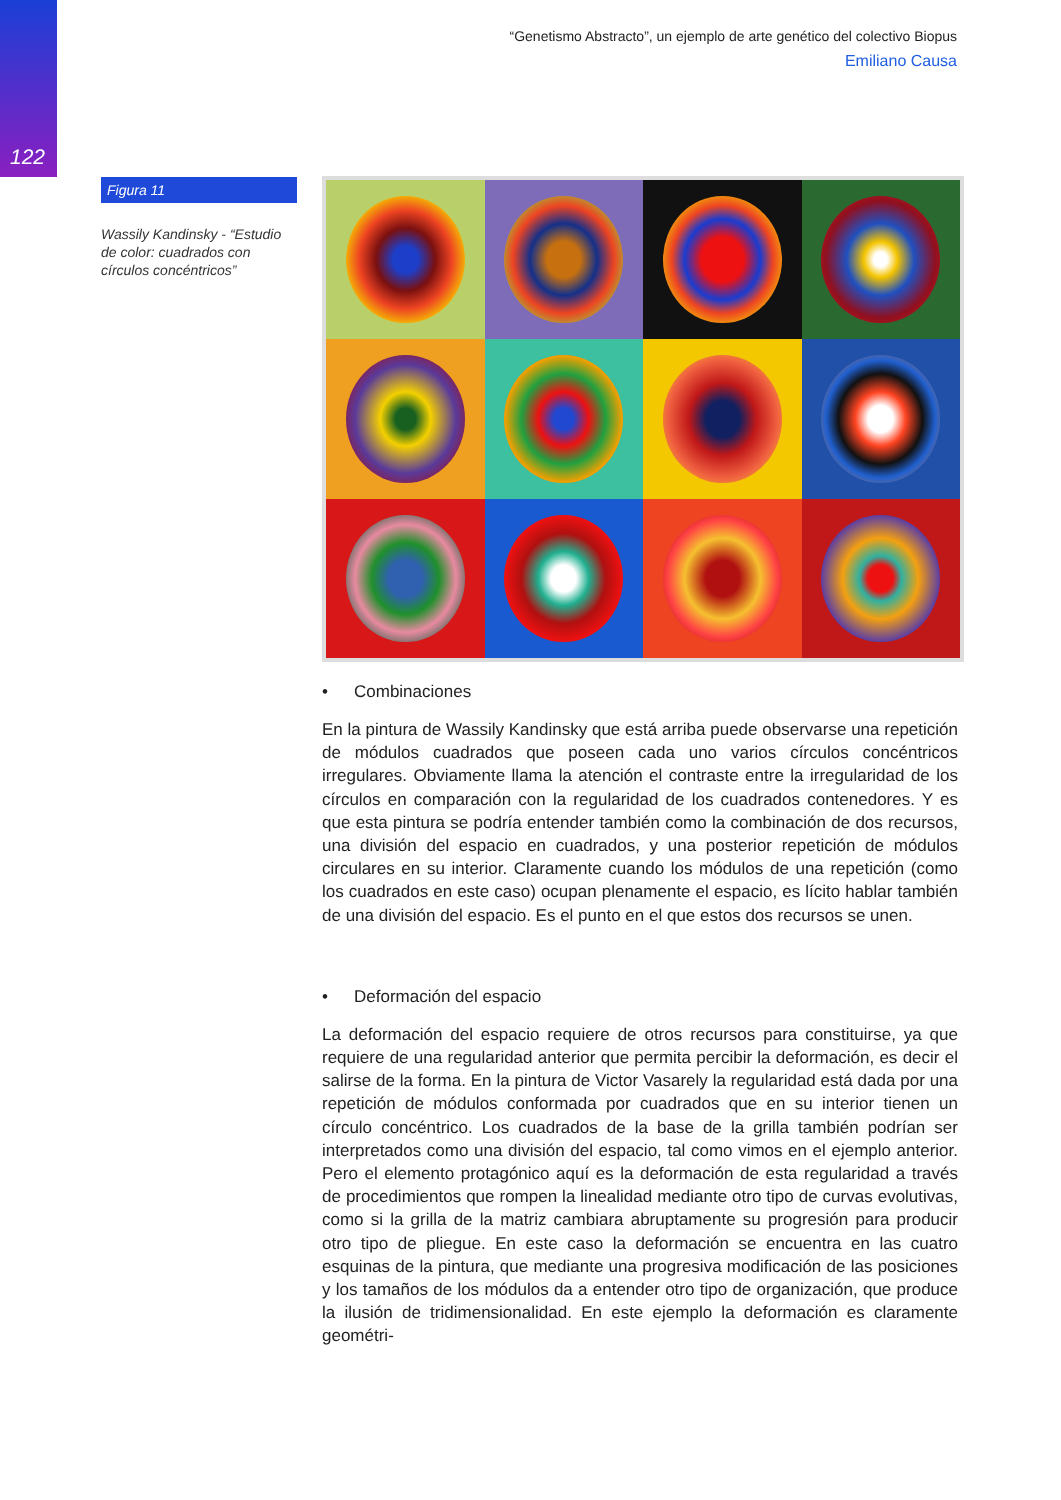122
“Genetismo Abstracto”, un ejemplo de arte genético del colectivo Biopus
Emiliano Causa
Figura 11
Wassily Kandinsky - “Estudio de color: cuadrados con círculos concéntricos”
• Combinaciones
En la pintura de Wassily Kandinsky que está arriba puede observarse una repetición de módulos cuadrados que poseen cada uno varios círculos concéntricos irregulares. Obviamente llama la atención el contraste entre la irregularidad de los círculos en comparación con la regularidad de los cuadrados contenedores. Y es que esta pintura se podría entender también como la combinación de dos recursos, una división del espacio en cuadrados, y una posterior repetición de módulos circulares en su interior. Claramente cuando los módulos de una repetición (como los cuadrados en este caso) ocupan plenamente el espacio, es lícito hablar también de una división del espacio. Es el punto en el que estos dos recursos se unen.
• Deformación del espacio
La deformación del espacio requiere de otros recursos para constituirse, ya que requiere de una regularidad anterior que permita percibir la deformación, es decir el salirse de la forma. En la pintura de Victor Vasarely la regularidad está dada por una repetición de módulos conformada por cuadrados que en su interior tienen un círculo concéntrico. Los cuadrados de la base de la grilla también podrían ser interpretados como una división del espacio, tal como vimos en el ejemplo anterior. Pero el elemento protagónico aquí es la deformación de esta regularidad a través de procedimientos que rompen la linealidad mediante otro tipo de curvas evolutivas, como si la grilla de la matriz cambiara abruptamente su progresión para producir otro tipo de pliegue. En este caso la deformación se encuentra en las cuatro esquinas de la pintura, que mediante una progresiva modificación de las posiciones y los tamaños de los módulos da a entender otro tipo de organización, que produce la ilusión de tridimensionalidad. En este ejemplo la deformación es claramente geométri-